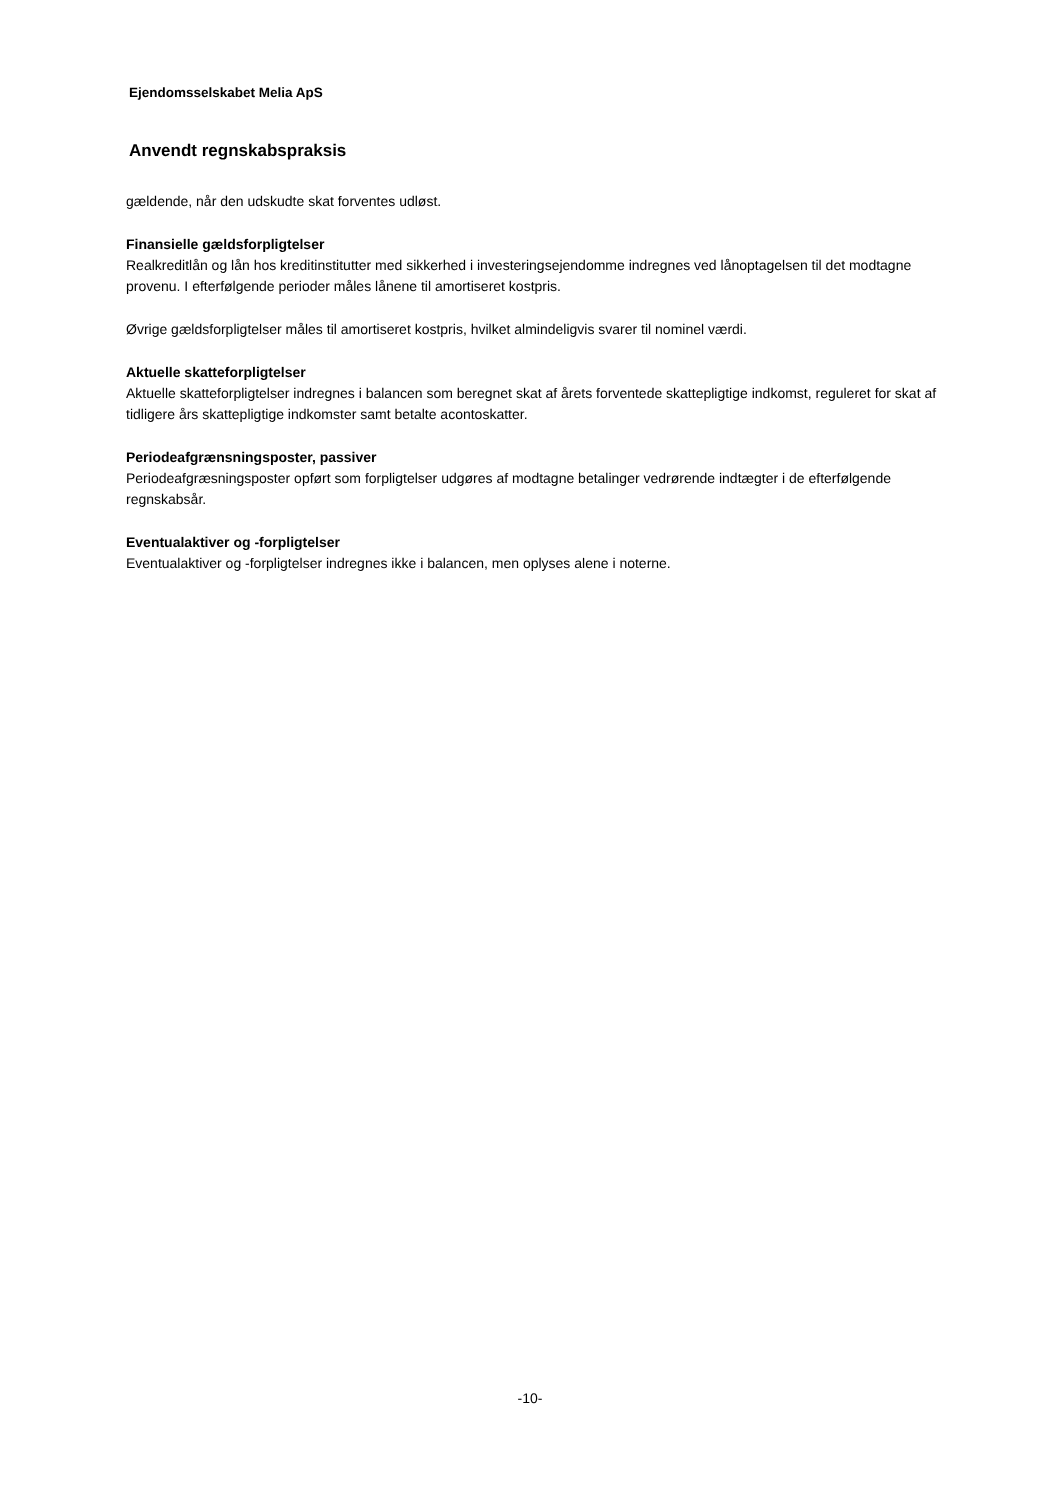Ejendomsselskabet Melia ApS
Anvendt regnskabspraksis
gældende, når den udskudte skat forventes udløst.
Finansielle gældsforpligtelser
Realkreditlån og lån hos kreditinstitutter med sikkerhed i investeringsejendomme indregnes ved lånoptagelsen til det modtagne provenu. I efterfølgende perioder måles lånene til amortiseret kostpris.
Øvrige gældsforpligtelser måles til amortiseret kostpris, hvilket almindeligvis svarer til nominel værdi.
Aktuelle skatteforpligtelser
Aktuelle skatteforpligtelser indregnes i balancen som beregnet skat af årets forventede skattepligtige indkomst, reguleret for skat af tidligere års skattepligtige indkomster samt betalte acontoskatter.
Periodeafgrænsningsposter, passiver
Periodeafgræsningsposter opført som forpligtelser udgøres af modtagne betalinger vedrørende indtægter i de efterfølgende regnskabsår.
Eventualaktiver og -forpligtelser
Eventualaktiver og -forpligtelser indregnes ikke i balancen, men oplyses alene i noterne.
-10-